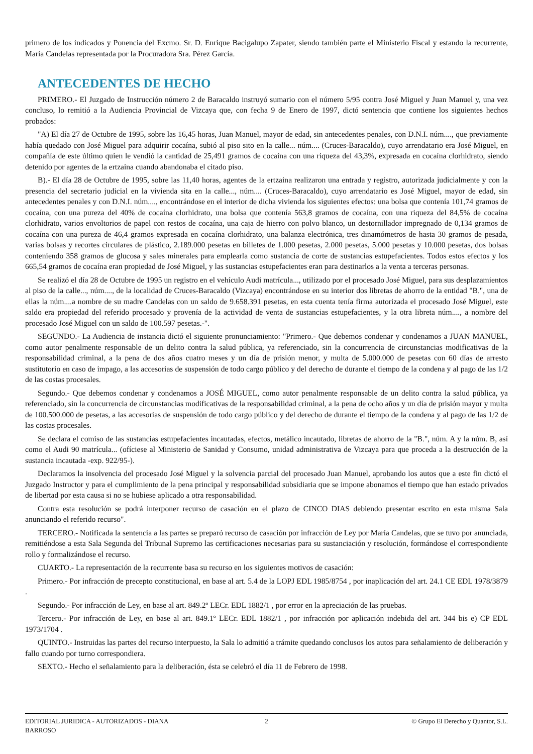primero de los indicados y Ponencia del Excmo. Sr. D. Enrique Bacigalupo Zapater, siendo también parte el Ministerio Fiscal y estando la recurrente, María Candelas representada por la Procuradora Sra. Pérez García.
ANTECEDENTES DE HECHO
PRIMERO.- El Juzgado de Instrucción número 2 de Baracaldo instruyó sumario con el número 5/95 contra José Miguel y Juan Manuel y, una vez concluso, lo remitió a la Audiencia Provincial de Vizcaya que, con fecha 9 de Enero de 1997, dictó sentencia que contiene los siguientes hechos probados:
"A) El día 27 de Octubre de 1995, sobre las 16,45 horas, Juan Manuel, mayor de edad, sin antecedentes penales, con D.N.I. núm...., que previamente había quedado con José Miguel para adquirir cocaína, subió al piso sito en la calle... núm.... (Cruces-Baracaldo), cuyo arrendatario era José Miguel, en compañía de este último quien le vendió la cantidad de 25,491 gramos de cocaína con una riqueza del 43,3%, expresada en cocaína clorhidrato, siendo detenido por agentes de la ertzaina cuando abandonaba el citado piso.
B).- El día 28 de Octubre de 1995, sobre las 11,40 horas, agentes de la ertzaina realizaron una entrada y registro, autorizada judicialmente y con la presencia del secretario judicial en la vivienda sita en la calle..., núm.... (Cruces-Baracaldo), cuyo arrendatario es José Miguel, mayor de edad, sin antecedentes penales y con D.N.I. núm...., encontrándose en el interior de dicha vivienda los siguientes efectos: una bolsa que contenía 101,74 gramos de cocaína, con una pureza del 40% de cocaína clorhidrato, una bolsa que contenía 563,8 gramos de cocaína, con una riqueza del 84,5% de cocaína clorhidrato, varios envoltorios de papel con restos de cocaína, una caja de hierro con polvo blanco, un destornillador impregnado de 0,134 gramos de cocaína con una pureza de 46,4 gramos expresada en cocaína clorhidrato, una balanza electrónica, tres dinamómetros de hasta 30 gramos de pesada, varias bolsas y recortes circulares de plástico, 2.189.000 pesetas en billetes de 1.000 pesetas, 2.000 pesetas, 5.000 pesetas y 10.000 pesetas, dos bolsas conteniendo 358 gramos de glucosa y sales minerales para emplearla como sustancia de corte de sustancias estupefacientes. Todos estos efectos y los 665,54 gramos de cocaína eran propiedad de José Miguel, y las sustancias estupefacientes eran para destinarlos a la venta a terceras personas.
Se realizó el día 28 de Octubre de 1995 un registro en el vehículo Audi matrícula..., utilizado por el procesado José Miguel, para sus desplazamientos al piso de la calle..., núm...., de la localidad de Cruces-Baracaldo (Vizcaya) encontrándose en su interior dos libretas de ahorro de la entidad "B.", una de ellas la núm....a nombre de su madre Candelas con un saldo de 9.658.391 pesetas, en esta cuenta tenía firma autorizada el procesado José Miguel, este saldo era propiedad del referido procesado y provenía de la actividad de venta de sustancias estupefacientes, y la otra libreta núm...., a nombre del procesado José Miguel con un saldo de 100.597 pesetas.-".
SEGUNDO.- La Audiencia de instancia dictó el siguiente pronunciamiento: "Primero.- Que debemos condenar y condenamos a JUAN MANUEL, como autor penalmente responsable de un delito contra la salud pública, ya referenciado, sin la concurrencia de circunstancias modificativas de la responsabilidad criminal, a la pena de dos años cuatro meses y un día de prisión menor, y multa de 5.000.000 de pesetas con 60 días de arresto sustitutorio en caso de impago, a las accesorias de suspensión de todo cargo público y del derecho de durante el tiempo de la condena y al pago de las 1/2 de las costas procesales.
Segundo.- Que debemos condenar y condenamos a JOSÉ MIGUEL, como autor penalmente responsable de un delito contra la salud pública, ya referenciado, sin la concurrencia de circunstancias modificativas de la responsabilidad criminal, a la pena de ocho años y un día de prisión mayor y multa de 100.500.000 de pesetas, a las accesorias de suspensión de todo cargo público y del derecho de durante el tiempo de la condena y al pago de las 1/2 de las costas procesales.
Se declara el comiso de las sustancias estupefacientes incautadas, efectos, metálico incautado, libretas de ahorro de la "B.", núm. A y la núm. B, así como el Audi 90 matrícula... (ofíciese al Ministerio de Sanidad y Consumo, unidad administrativa de Vizcaya para que proceda a la destrucción de la sustancia incautada -exp. 922/95-).
Declaramos la insolvencia del procesado José Miguel y la solvencia parcial del procesado Juan Manuel, aprobando los autos que a este fin dictó el Juzgado Instructor y para el cumplimiento de la pena principal y responsabilidad subsidiaria que se impone abonamos el tiempo que han estado privados de libertad por esta causa si no se hubiese aplicado a otra responsabilidad.
Contra esta resolución se podrá interponer recurso de casación en el plazo de CINCO DIAS debiendo presentar escrito en esta misma Sala anunciando el referido recurso".
TERCERO.- Notificada la sentencia a las partes se preparó recurso de casación por infracción de Ley por María Candelas, que se tuvo por anunciada, remitiéndose a esta Sala Segunda del Tribunal Supremo las certificaciones necesarias para su sustanciación y resolución, formándose el correspondiente rollo y formalizándose el recurso.
CUARTO.- La representación de la recurrente basa su recurso en los siguientes motivos de casación:
Primero.- Por infracción de precepto constitucional, en base al art. 5.4 de la LOPJ EDL 1985/8754 , por inaplicación del art. 24.1 CE EDL 1978/3879 .
Segundo.- Por infracción de Ley, en base al art. 849.2º LECr. EDL 1882/1 , por error en la apreciación de las pruebas.
Tercero.- Por infracción de Ley, en base al art. 849.1º LECr. EDL 1882/1 , por infracción por aplicación indebida del art. 344 bis e) CP EDL 1973/1704 .
QUINTO.- Instruidas las partes del recurso interpuesto, la Sala lo admitió a trámite quedando conclusos los autos para señalamiento de deliberación y fallo cuando por turno correspondiera.
SEXTO.- Hecho el señalamiento para la deliberación, ésta se celebró el día 11 de Febrero de 1998.
EDITORIAL JURIDICA - AUTORIZADOS - DIANA
BARROSO
2 © Grupo El Derecho y Quantor, S.L.